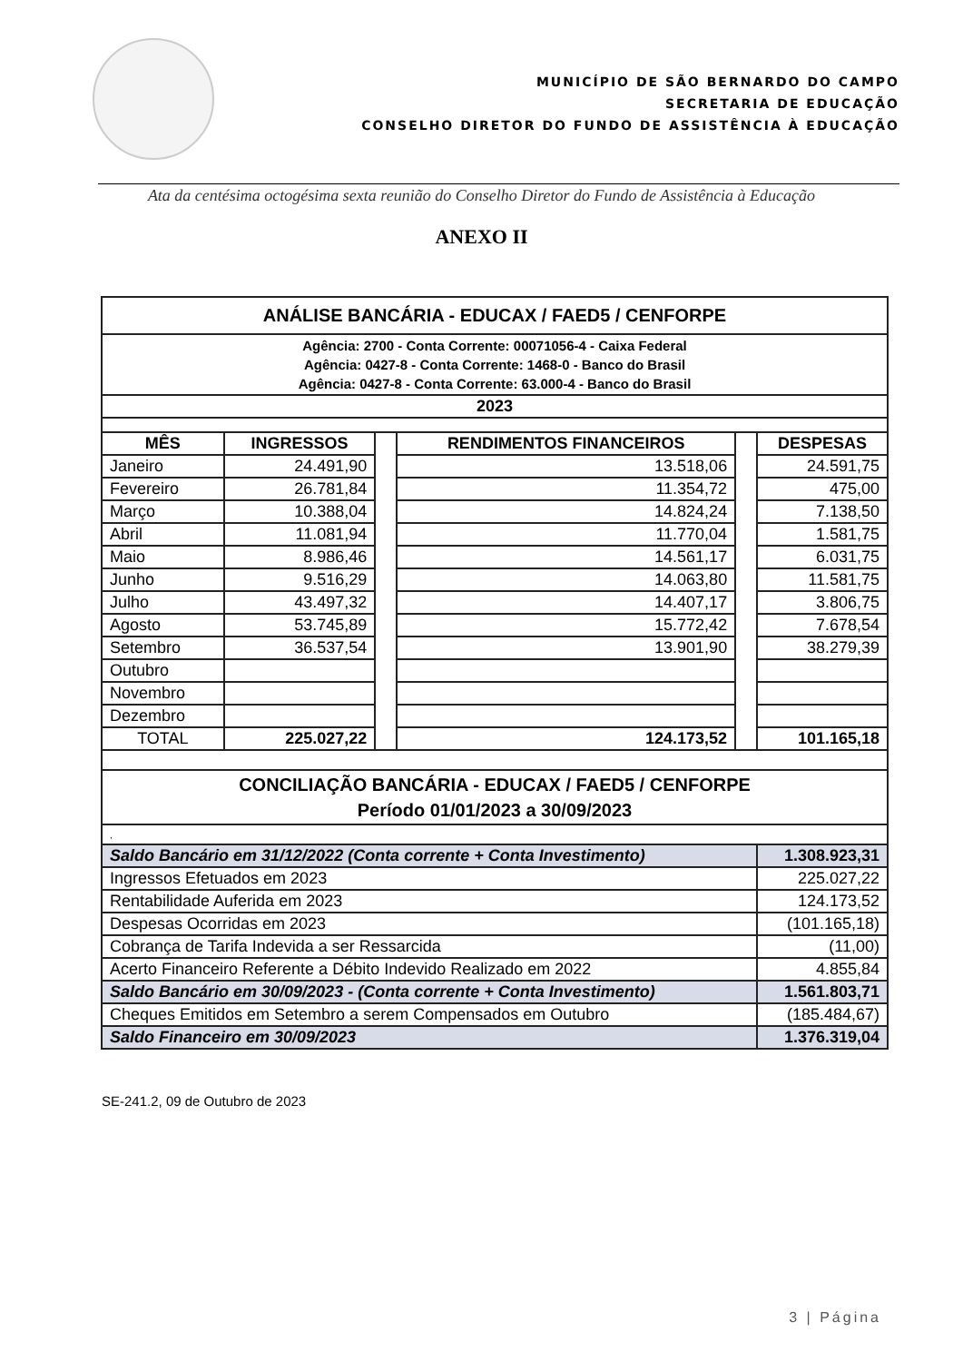MUNICÍPIO DE SÃO BERNARDO DO CAMPO
SECRETARIA DE EDUCAÇÃO
CONSELHO DIRETOR DO FUNDO DE ASSISTÊNCIA À EDUCAÇÃO
Ata da centésima octogésima sexta reunião do Conselho Diretor do Fundo de Assistência à Educação
ANEXO II
| ANÁLISE BANCÁRIA - EDUCAX / FAED5 / CENFORPE | | | | | |
| Agência: 2700 - Conta Corrente: 00071056-4 - Caixa Federal Agência: 0427-8 - Conta Corrente: 1468-0 - Banco do Brasil Agência: 0427-8 - Conta Corrente: 63.000-4 - Banco do Brasil | | | | | |
| 2023 | | | | | |
| MÊS | INGRESSOS | | RENDIMENTOS FINANCEIROS | | DESPESAS |
| Janeiro | 24.491,90 | | 13.518,06 | | 24.591,75 |
| Fevereiro | 26.781,84 | | 11.354,72 | | 475,00 |
| Março | 10.388,04 | | 14.824,24 | | 7.138,50 |
| Abril | 11.081,94 | | 11.770,04 | | 1.581,75 |
| Maio | 8.986,46 | | 14.561,17 | | 6.031,75 |
| Junho | 9.516,29 | | 14.063,80 | | 11.581,75 |
| Julho | 43.497,32 | | 14.407,17 | | 3.806,75 |
| Agosto | 53.745,89 | | 15.772,42 | | 7.678,54 |
| Setembro | 36.537,54 | | 13.901,90 | | 38.279,39 |
| Outubro | | | | | |
| Novembro | | | | | |
| Dezembro | | | | | |
| TOTAL | 225.027,22 | | 124.173,52 | | 101.165,18 |
| CONCILIAÇÃO BANCÁRIA - EDUCAX / FAED5 / CENFORPE Período 01/01/2023 a 30/09/2023 | | | | | |
| , | | | | | |
| Saldo Bancário em 31/12/2022 (Conta corrente + Conta Investimento) | | | | | 1.308.923,31 |
| Ingressos Efetuados em 2023 | | | | | 225.027,22 |
| Rentabilidade Auferida em 2023 | | | | | 124.173,52 |
| Despesas Ocorridas em 2023 | | | | | (101.165,18) |
| Cobrança de Tarifa Indevida a ser Ressarcida | | | | | (11,00) |
| Acerto Financeiro Referente a Débito Indevido Realizado em 2022 | | | | | 4.855,84 |
| Saldo Bancário em 30/09/2023 - (Conta corrente + Conta Investimento) | | | | | 1.561.803,71 |
| Cheques Emitidos em Setembro a serem Compensados em Outubro | | | | | (185.484,67) |
| Saldo Financeiro em 30/09/2023 | | | | | 1.376.319,04 |
SE-241.2, 09 de Outubro de 2023
3 | Página